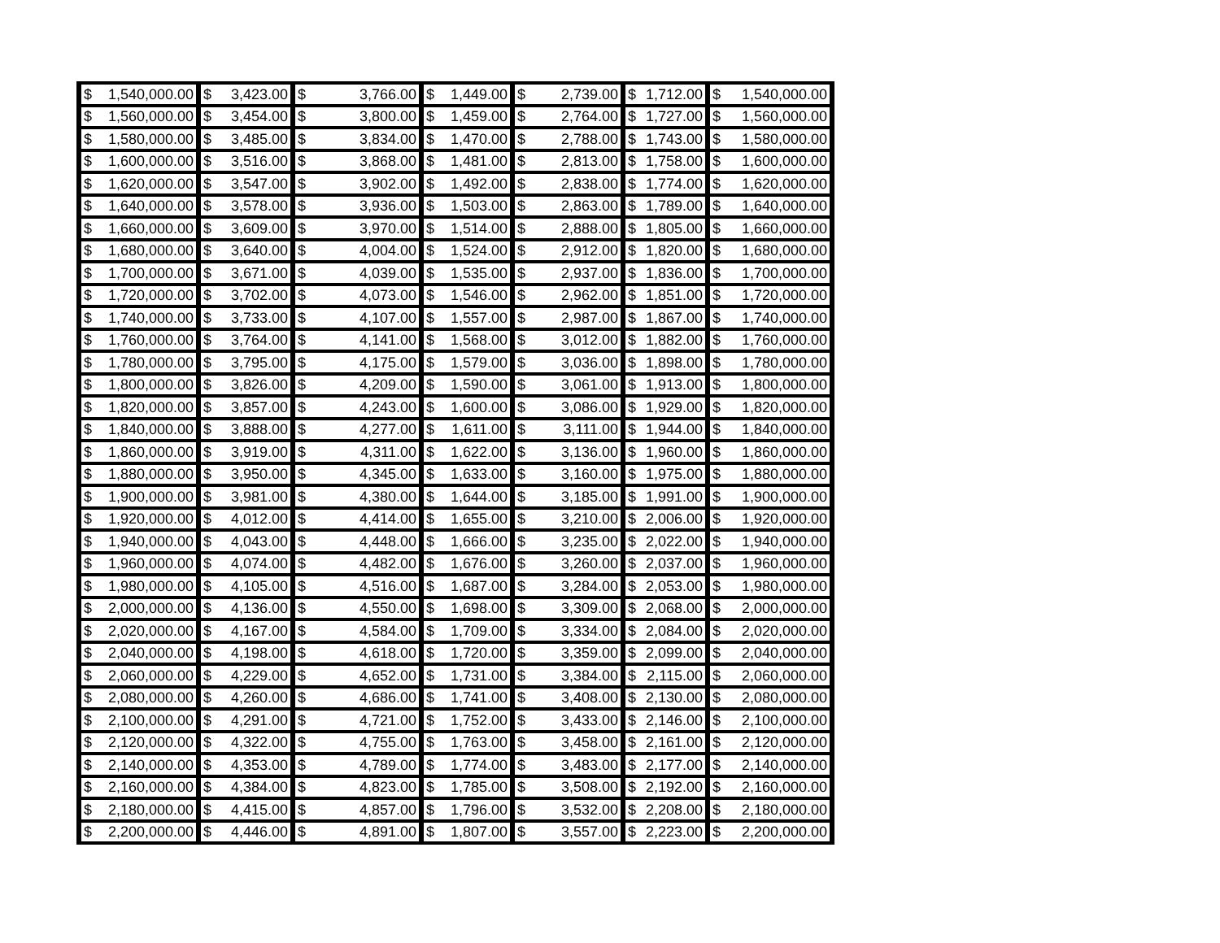| $ 1,540,000.00 | $ 3,423.00 | $ 3,766.00 | $ 1,449.00 | $ 2,739.00 | $ 1,712.00 | $ 1,540,000.00 |
| $ 1,560,000.00 | $ 3,454.00 | $ 3,800.00 | $ 1,459.00 | $ 2,764.00 | $ 1,727.00 | $ 1,560,000.00 |
| $ 1,580,000.00 | $ 3,485.00 | $ 3,834.00 | $ 1,470.00 | $ 2,788.00 | $ 1,743.00 | $ 1,580,000.00 |
| $ 1,600,000.00 | $ 3,516.00 | $ 3,868.00 | $ 1,481.00 | $ 2,813.00 | $ 1,758.00 | $ 1,600,000.00 |
| $ 1,620,000.00 | $ 3,547.00 | $ 3,902.00 | $ 1,492.00 | $ 2,838.00 | $ 1,774.00 | $ 1,620,000.00 |
| $ 1,640,000.00 | $ 3,578.00 | $ 3,936.00 | $ 1,503.00 | $ 2,863.00 | $ 1,789.00 | $ 1,640,000.00 |
| $ 1,660,000.00 | $ 3,609.00 | $ 3,970.00 | $ 1,514.00 | $ 2,888.00 | $ 1,805.00 | $ 1,660,000.00 |
| $ 1,680,000.00 | $ 3,640.00 | $ 4,004.00 | $ 1,524.00 | $ 2,912.00 | $ 1,820.00 | $ 1,680,000.00 |
| $ 1,700,000.00 | $ 3,671.00 | $ 4,039.00 | $ 1,535.00 | $ 2,937.00 | $ 1,836.00 | $ 1,700,000.00 |
| $ 1,720,000.00 | $ 3,702.00 | $ 4,073.00 | $ 1,546.00 | $ 2,962.00 | $ 1,851.00 | $ 1,720,000.00 |
| $ 1,740,000.00 | $ 3,733.00 | $ 4,107.00 | $ 1,557.00 | $ 2,987.00 | $ 1,867.00 | $ 1,740,000.00 |
| $ 1,760,000.00 | $ 3,764.00 | $ 4,141.00 | $ 1,568.00 | $ 3,012.00 | $ 1,882.00 | $ 1,760,000.00 |
| $ 1,780,000.00 | $ 3,795.00 | $ 4,175.00 | $ 1,579.00 | $ 3,036.00 | $ 1,898.00 | $ 1,780,000.00 |
| $ 1,800,000.00 | $ 3,826.00 | $ 4,209.00 | $ 1,590.00 | $ 3,061.00 | $ 1,913.00 | $ 1,800,000.00 |
| $ 1,820,000.00 | $ 3,857.00 | $ 4,243.00 | $ 1,600.00 | $ 3,086.00 | $ 1,929.00 | $ 1,820,000.00 |
| $ 1,840,000.00 | $ 3,888.00 | $ 4,277.00 | $ 1,611.00 | $ 3,111.00 | $ 1,944.00 | $ 1,840,000.00 |
| $ 1,860,000.00 | $ 3,919.00 | $ 4,311.00 | $ 1,622.00 | $ 3,136.00 | $ 1,960.00 | $ 1,860,000.00 |
| $ 1,880,000.00 | $ 3,950.00 | $ 4,345.00 | $ 1,633.00 | $ 3,160.00 | $ 1,975.00 | $ 1,880,000.00 |
| $ 1,900,000.00 | $ 3,981.00 | $ 4,380.00 | $ 1,644.00 | $ 3,185.00 | $ 1,991.00 | $ 1,900,000.00 |
| $ 1,920,000.00 | $ 4,012.00 | $ 4,414.00 | $ 1,655.00 | $ 3,210.00 | $ 2,006.00 | $ 1,920,000.00 |
| $ 1,940,000.00 | $ 4,043.00 | $ 4,448.00 | $ 1,666.00 | $ 3,235.00 | $ 2,022.00 | $ 1,940,000.00 |
| $ 1,960,000.00 | $ 4,074.00 | $ 4,482.00 | $ 1,676.00 | $ 3,260.00 | $ 2,037.00 | $ 1,960,000.00 |
| $ 1,980,000.00 | $ 4,105.00 | $ 4,516.00 | $ 1,687.00 | $ 3,284.00 | $ 2,053.00 | $ 1,980,000.00 |
| $ 2,000,000.00 | $ 4,136.00 | $ 4,550.00 | $ 1,698.00 | $ 3,309.00 | $ 2,068.00 | $ 2,000,000.00 |
| $ 2,020,000.00 | $ 4,167.00 | $ 4,584.00 | $ 1,709.00 | $ 3,334.00 | $ 2,084.00 | $ 2,020,000.00 |
| $ 2,040,000.00 | $ 4,198.00 | $ 4,618.00 | $ 1,720.00 | $ 3,359.00 | $ 2,099.00 | $ 2,040,000.00 |
| $ 2,060,000.00 | $ 4,229.00 | $ 4,652.00 | $ 1,731.00 | $ 3,384.00 | $ 2,115.00 | $ 2,060,000.00 |
| $ 2,080,000.00 | $ 4,260.00 | $ 4,686.00 | $ 1,741.00 | $ 3,408.00 | $ 2,130.00 | $ 2,080,000.00 |
| $ 2,100,000.00 | $ 4,291.00 | $ 4,721.00 | $ 1,752.00 | $ 3,433.00 | $ 2,146.00 | $ 2,100,000.00 |
| $ 2,120,000.00 | $ 4,322.00 | $ 4,755.00 | $ 1,763.00 | $ 3,458.00 | $ 2,161.00 | $ 2,120,000.00 |
| $ 2,140,000.00 | $ 4,353.00 | $ 4,789.00 | $ 1,774.00 | $ 3,483.00 | $ 2,177.00 | $ 2,140,000.00 |
| $ 2,160,000.00 | $ 4,384.00 | $ 4,823.00 | $ 1,785.00 | $ 3,508.00 | $ 2,192.00 | $ 2,160,000.00 |
| $ 2,180,000.00 | $ 4,415.00 | $ 4,857.00 | $ 1,796.00 | $ 3,532.00 | $ 2,208.00 | $ 2,180,000.00 |
| $ 2,200,000.00 | $ 4,446.00 | $ 4,891.00 | $ 1,807.00 | $ 3,557.00 | $ 2,223.00 | $ 2,200,000.00 |